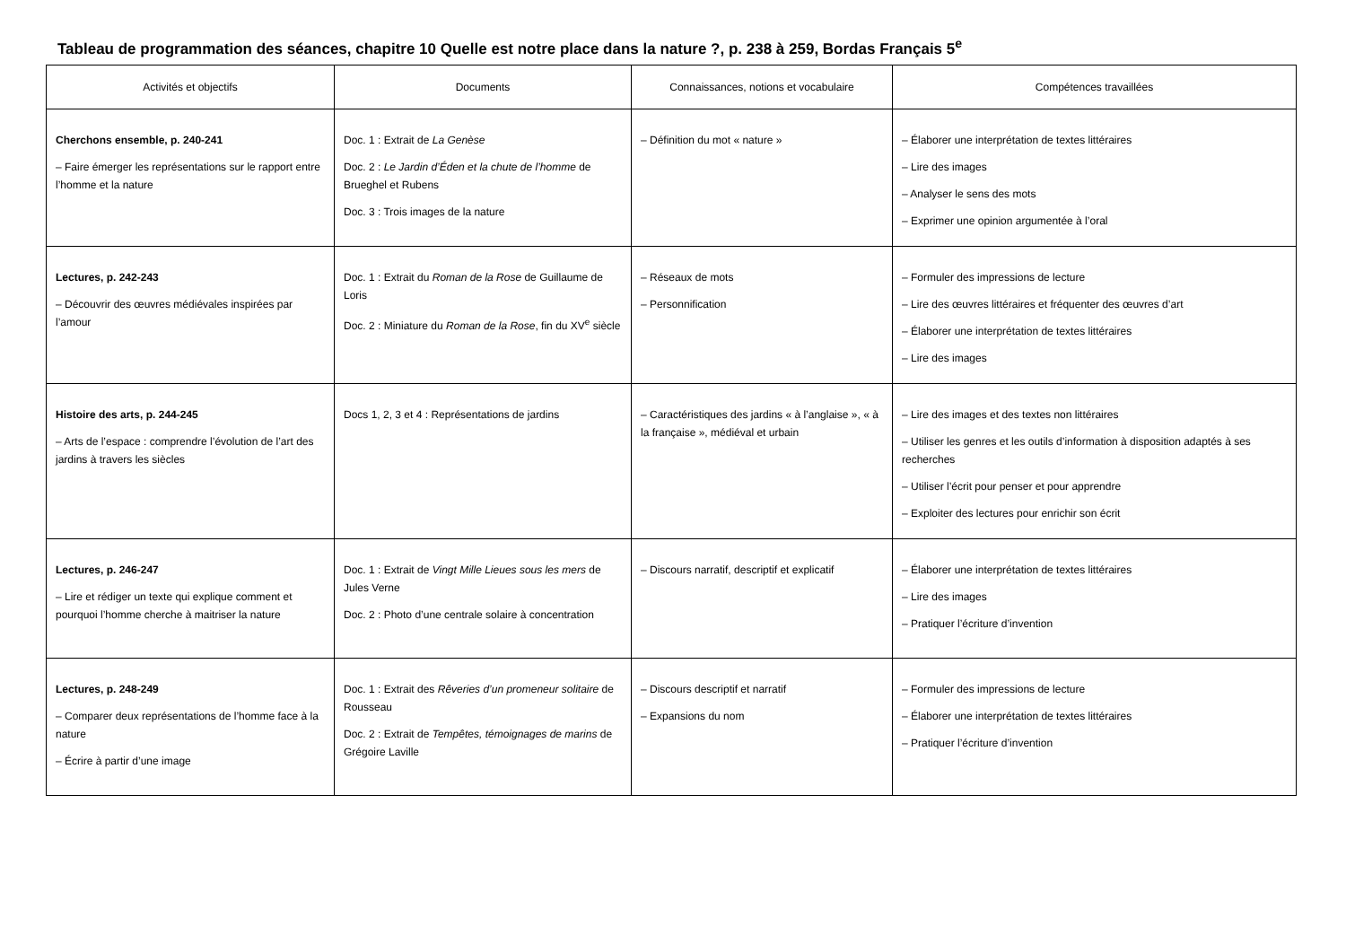Tableau de programmation des séances, chapitre 10 Quelle est notre place dans la nature ?, p. 238 à 259, Bordas Français 5<sup>e</sup>
| Activités et objectifs | Documents | Connaissances, notions et vocabulaire | Compétences travaillées |
| --- | --- | --- | --- |
| Cherchons ensemble, p. 240-241 – Faire émerger les représentations sur le rapport entre l’homme et la nature | Doc. 1 : Extrait de La Genèse Doc. 2 : Le Jardin d’Éden et la chute de l’homme de Brueghel et Rubens Doc. 3 : Trois images de la nature | – Définition du mot « nature » | – Élaborer une interprétation de textes littéraires – Lire des images – Analyser le sens des mots – Exprimer une opinion argumentée à l’oral |
| Lectures, p. 242-243 – Découvrir des œuvres médiévales inspirées par l’amour | Doc. 1 : Extrait du Roman de la Rose de Guillaume de Loris Doc. 2 : Miniature du Roman de la Rose , fin du XV<sup>e</sup> siècle | – Réseaux de mots – Personnification | – Formuler des impressions de lecture – Lire des œuvres littéraires et fréquenter des œuvres d’art – Élaborer une interprétation de textes littéraires – Lire des images |
| Histoire des arts, p. 244-245 – Arts de l’espace : comprendre l’évolution de l’art des jardins à travers les siècles | Docs 1, 2, 3 et 4 : Représentations de jardins | – Caractéristiques des jardins « à l’anglaise », « à la française », médiéval et urbain | – Lire des images et des textes non littéraires – Utiliser les genres et les outils d’information à disposition adaptés à ses recherches – Utiliser l’écrit pour penser et pour apprendre – Exploiter des lectures pour enrichir son écrit |
| Lectures, p. 246-247 – Lire et rédiger un texte qui explique comment et pourquoi l’homme cherche à maitriser la nature | Doc. 1 : Extrait de Vingt Mille Lieues sous les mers de Jules Verne Doc. 2 : Photo d’une centrale solaire à concentration | – Discours narratif, descriptif et explicatif | – Élaborer une interprétation de textes littéraires – Lire des images – Pratiquer l’écriture d’invention |
| Lectures, p. 248-249 – Comparer deux représentations de l’homme face à la nature – Écrire à partir d’une image | Doc. 1 : Extrait des Rêveries d’un promeneur solitaire de Rousseau Doc. 2 : Extrait de Tempêtes, témoignages de marins de Grégoire Laville | – Discours descriptif et narratif – Expansions du nom | – Formuler des impressions de lecture – Élaborer une interprétation de textes littéraires – Pratiquer l’écriture d’invention |